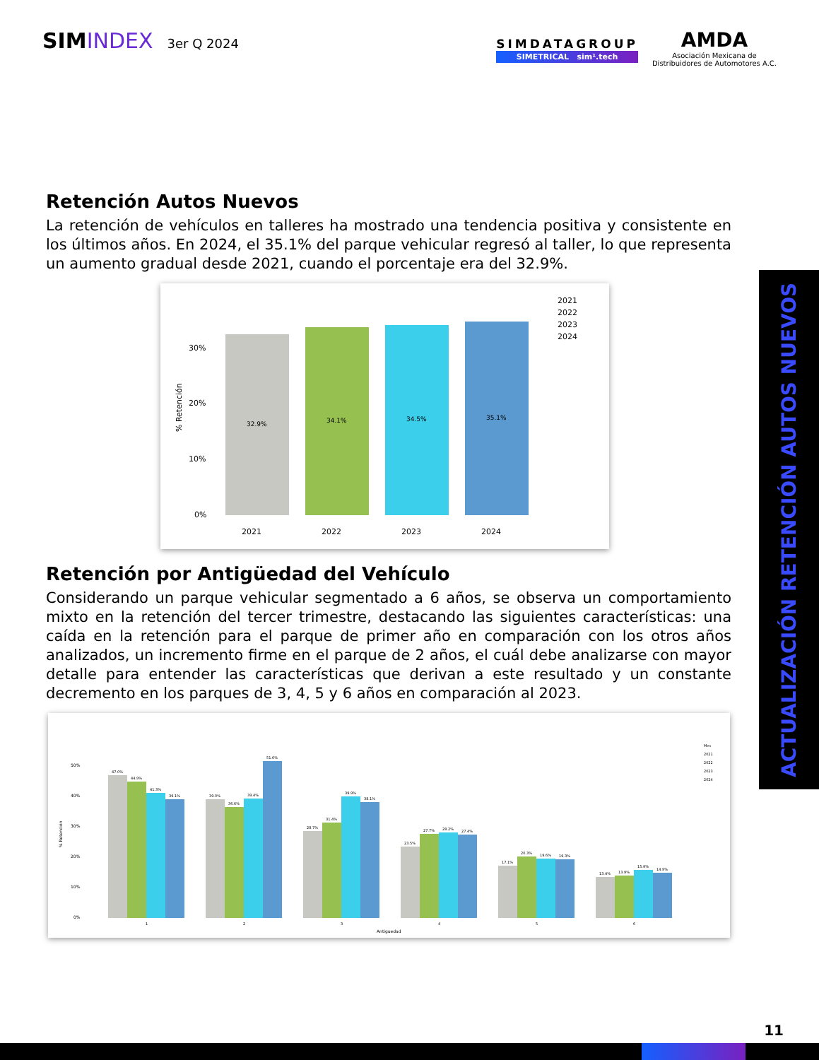SIMINDEX 3er Q 2024
SIMDATAGROUP
SIMETRICAL sim¹.tech
AMDA
Asociación Mexicana de
Distribuidores de Automotores A.C.
Retención Autos Nuevos
La retención de vehículos en talleres ha mostrado una tendencia positiva y consistente en los últimos años. En 2024, el 35.1% del parque vehicular regresó al taller, lo que representa un aumento gradual desde 2021, cuando el porcentaje era del 32.9%.
% Retención
30%
20%
10%
0%
32.9%
34.1%
34.5%
35.1%
2021
2022
2023
2024
2021
2022
2023
2024
Retención por Antigüedad del Vehículo
Considerando un parque vehicular segmentado a 6 años, se observa un comportamiento mixto en la retención del tercer trimestre, destacando las siguientes características: una caída en la retención para el parque de primer año en comparación con los otros años analizados, un incremento firme en el parque de 2 años, el cuál debe analizarse con mayor detalle para entender las características que derivan a este resultado y un constante decremento en los parques de 3, 4, 5 y 6 años en comparación al 2023.
% Retención
50%
40%
30%
20%
10%
0%
47.0%
44.9%
41.3%
39.1%
39.0%
36.6%
39.4%
51.6%
28.7%
31.4%
39.9%
38.1%
23.5%
27.7%
28.2%
27.4%
17.1%
20.3%
19.6%
19.3%
13.4%
13.9%
15.9%
14.9%
1
2
3
4
5
6
Antiguedad
Mes
2021
2022
2023
2024
ACTUALIZACIÓN RETENCIÓN AUTOS NUEVOS
11